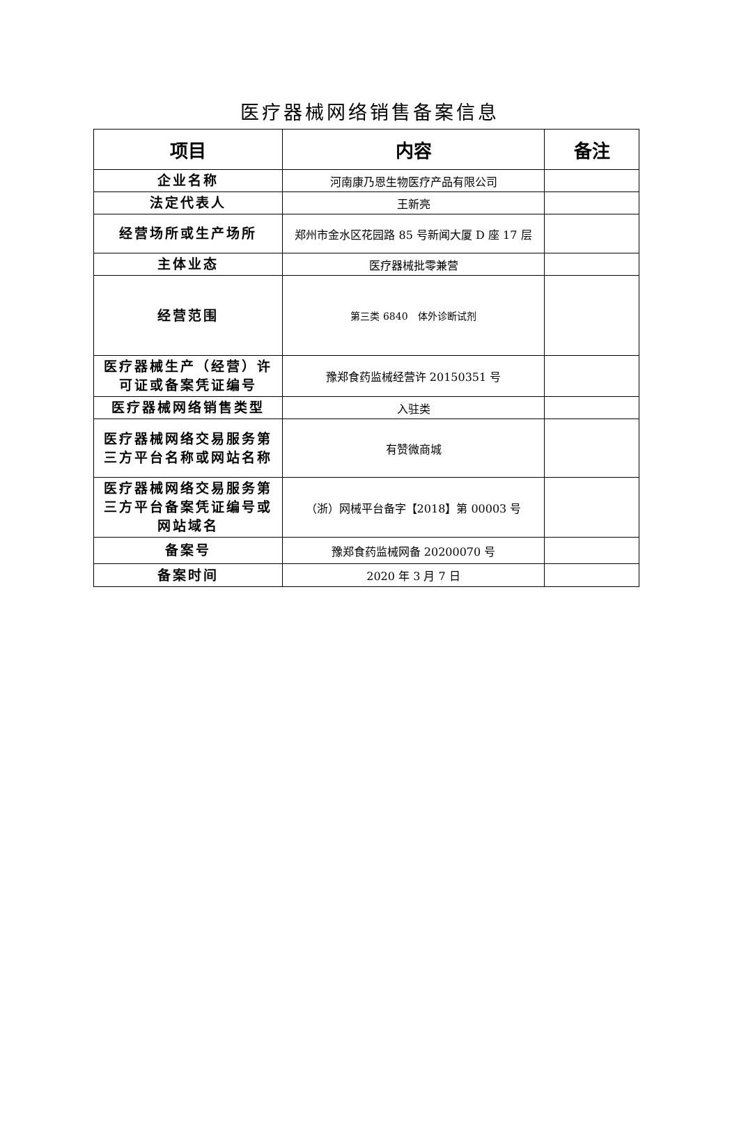医疗器械网络销售备案信息
| 项目 | 内容 | 备注 |
| --- | --- | --- |
| 企业名称 | 河南康乃恩生物医疗产品有限公司 | |
| 法定代表人 | 王新亮 | |
| 经营场所或生产场所 | 郑州市金水区花园路 85 号新闻大厦 D 座 17 层 | |
| 主体业态 | 医疗器械批零兼营 | |
| 经营范围 | 第三类 6840 体外诊断试剂 | |
| 医疗器械生产（经营）许可证或备案凭证编号 | 豫郑食药监械经营许 20150351 号 | |
| 医疗器械网络销售类型 | 入驻类 | |
| 医疗器械网络交易服务第三方平台名称或网站名称 | 有赞微商城 | |
| 医疗器械网络交易服务第三方平台备案凭证编号或网站域名 | （浙）网械平台备字【2018】第 00003 号 | |
| 备案号 | 豫郑食药监械网备 20200070 号 | |
| 备案时间 | 2020 年 3 月 7 日 | |